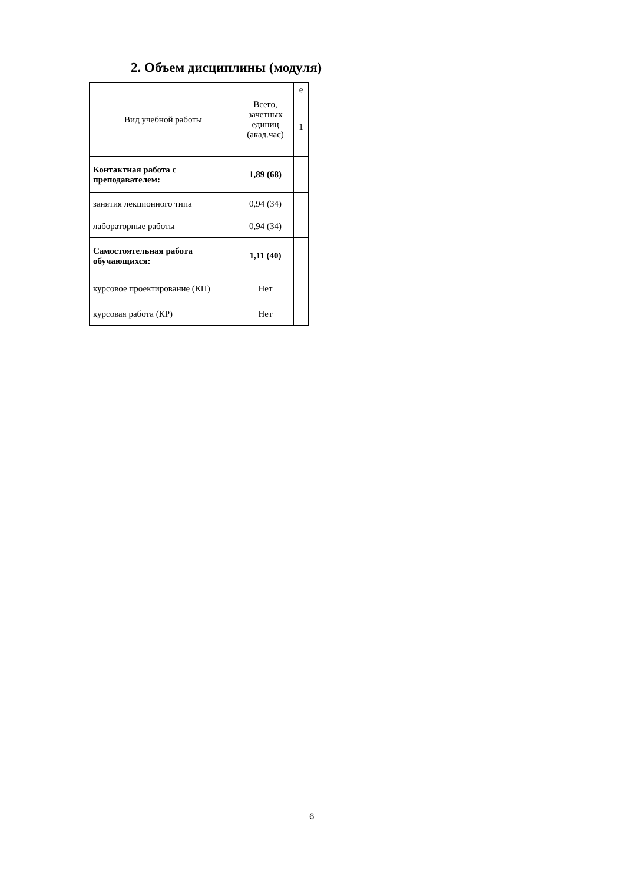2. Объем дисциплины (модуля)
| Вид учебной работы | Всего, зачетных единиц (акад.час) | е |
| | | 1 |
| Контактная работа с преподавателем: | 1,89 (68) | |
| занятия лекционного типа | 0,94 (34) | |
| лабораторные работы | 0,94 (34) | |
| Самостоятельная работа обучающихся: | 1,11 (40) | |
| курсовое проектирование (КП) | Нет | |
| курсовая работа (КР) | Нет | |
6